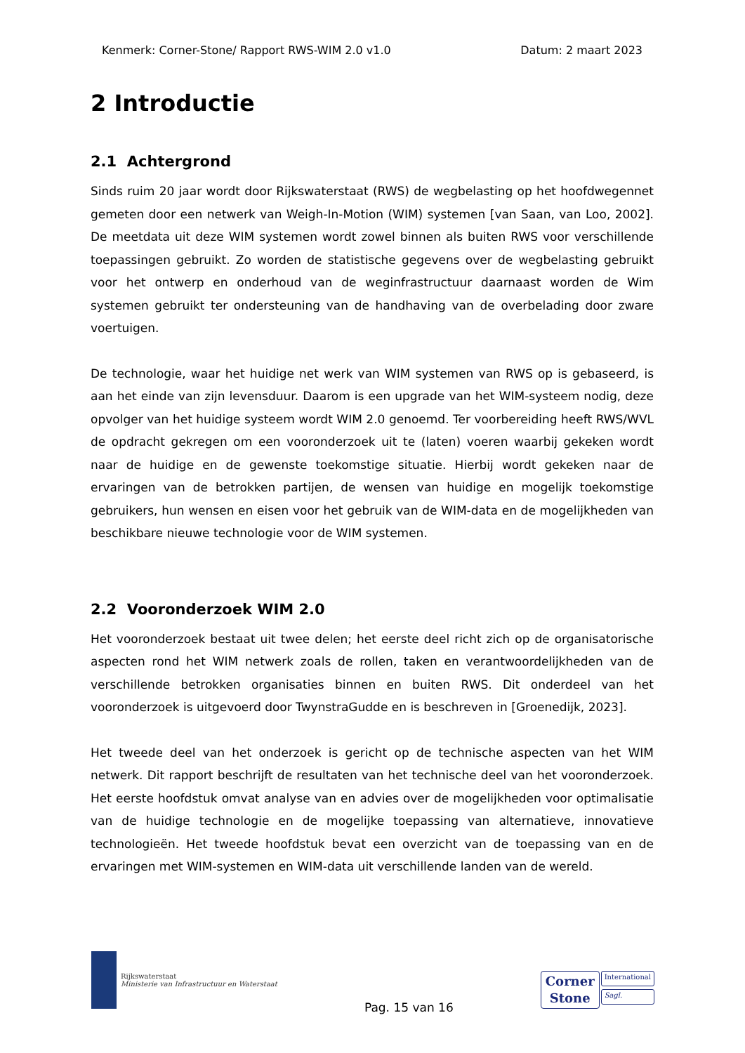Kenmerk: Corner-Stone/ Rapport RWS-WIM 2.0 v1.0 Datum: 2 maart 2023
2 Introductie
2.1 Achtergrond
Sinds ruim 20 jaar wordt door Rijkswaterstaat (RWS) de wegbelasting op het hoofdwegennet gemeten door een netwerk van Weigh-In-Motion (WIM) systemen [van Saan, van Loo, 2002]. De meetdata uit deze WIM systemen wordt zowel binnen als buiten RWS voor verschillende toepassingen gebruikt. Zo worden de statistische gegevens over de wegbelasting gebruikt voor het ontwerp en onderhoud van de weginfrastructuur daarnaast worden de Wim systemen gebruikt ter ondersteuning van de handhaving van de overbelading door zware voertuigen.
De technologie, waar het huidige net werk van WIM systemen van RWS op is gebaseerd, is aan het einde van zijn levensduur. Daarom is een upgrade van het WIM-systeem nodig, deze opvolger van het huidige systeem wordt WIM 2.0 genoemd. Ter voorbereiding heeft RWS/WVL de opdracht gekregen om een vooronderzoek uit te (laten) voeren waarbij gekeken wordt naar de huidige en de gewenste toekomstige situatie. Hierbij wordt gekeken naar de ervaringen van de betrokken partijen, de wensen van huidige en mogelijk toekomstige gebruikers, hun wensen en eisen voor het gebruik van de WIM-data en de mogelijkheden van beschikbare nieuwe technologie voor de WIM systemen.
2.2 Vooronderzoek WIM 2.0
Het vooronderzoek bestaat uit twee delen; het eerste deel richt zich op de organisatorische aspecten rond het WIM netwerk zoals de rollen, taken en verantwoordelijkheden van de verschillende betrokken organisaties binnen en buiten RWS. Dit onderdeel van het vooronderzoek is uitgevoerd door TwynstraGudde en is beschreven in [Groenedijk, 2023].
Het tweede deel van het onderzoek is gericht op de technische aspecten van het WIM netwerk. Dit rapport beschrijft de resultaten van het technische deel van het vooronderzoek. Het eerste hoofdstuk omvat analyse van en advies over de mogelijkheden voor optimalisatie van de huidige technologie en de mogelijke toepassing van alternatieve, innovatieve technologieën. Het tweede hoofdstuk bevat een overzicht van de toepassing van en de ervaringen met WIM-systemen en WIM-data uit verschillende landen van de wereld.
Rijkswaterstaat
Ministerie van Infrastructuur en Waterstaat
Pag. 15 van 16
Corner
Stone
International
Sagl.